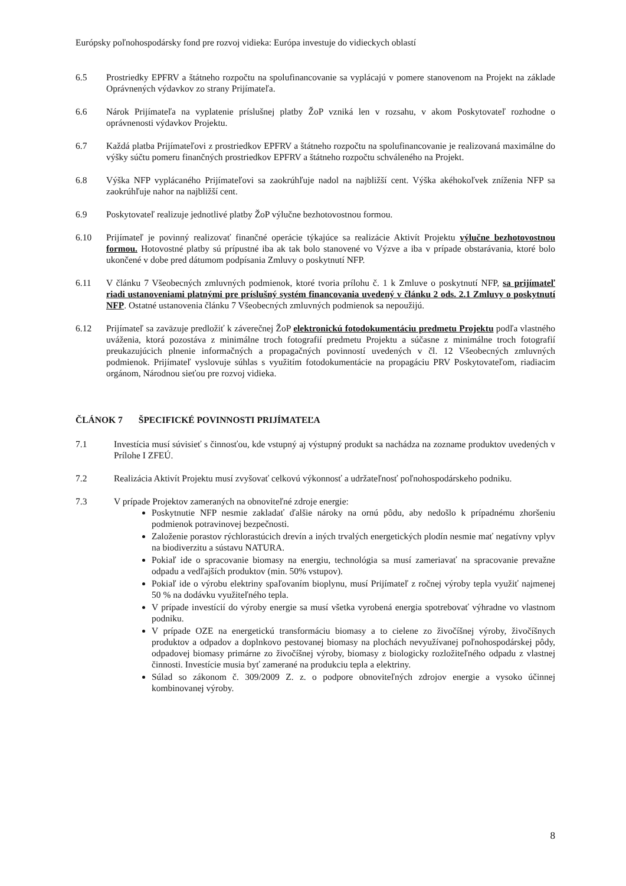Európsky poľnohospodársky fond pre rozvoj vidieka: Európa investuje do vidieckych oblastí
6.5 Prostriedky EPFRV a štátneho rozpočtu na spolufinancovanie sa vyplácajú v pomere stanovenom na Projekt na základe Oprávnených výdavkov zo strany Prijímateľa.
6.6 Nárok Prijímateľa na vyplatenie príslušnej platby ŽoP vzniká len v rozsahu, v akom Poskytovateľ rozhodne o oprávnenosti výdavkov Projektu.
6.7 Každá platba Prijímateľovi z prostriedkov EPFRV a štátneho rozpočtu na spolufinancovanie je realizovaná maximálne do výšky súčtu pomeru finančných prostriedkov EPFRV a štátneho rozpočtu schváleného na Projekt.
6.8 Výška NFP vyplácaného Prijímateľovi sa zaokrúhľuje nadol na najbližší cent. Výška akéhokoľvek zníženia NFP sa zaokrúhľuje nahor na najbližší cent.
6.9 Poskytovateľ realizuje jednotlivé platby ŽoP výlučne bezhotovostnou formou.
6.10 Prijímateľ je povinný realizovať finančné operácie týkajúce sa realizácie Aktivít Projektu výlučne bezhotovostnou formou. Hotovostné platby sú prípustné iba ak tak bolo stanovené vo Výzve a iba v prípade obstarávania, ktoré bolo ukončené v dobe pred dátumom podpísania Zmluvy o poskytnutí NFP.
6.11 V článku 7 Všeobecných zmluvných podmienok, ktoré tvoria prílohu č. 1 k Zmluve o poskytnutí NFP, sa prijímateľ riadi ustanoveniami platnými pre príslušný systém financovania uvedený v článku 2 ods. 2.1 Zmluvy o poskytnutí NFP. Ostatné ustanovenia článku 7 Všeobecných zmluvných podmienok sa nepoužijú.
6.12 Prijímateľ sa zaväzuje predložiť k záverečnej ŽoP elektronickú fotodokumentáciu predmetu Projektu podľa vlastného uváženia, ktorá pozostáva z minimálne troch fotografií predmetu Projektu a súčasne z minimálne troch fotografií preukazujúcich plnenie informačných a propagačných povinností uvedených v čl. 12 Všeobecných zmluvných podmienok. Prijímateľ vyslovuje súhlas s využitím fotodokumentácie na propagáciu PRV Poskytovateľom, riadiacim orgánom, Národnou sieťou pre rozvoj vidieka.
ČLÁNOK 7 ŠPECIFICKÉ POVINNOSTI PRIJÍMATEĽA
7.1 Investícia musí súvisieť s činnosťou, kde vstupný aj výstupný produkt sa nachádza na zozname produktov uvedených v Prílohe I ZFEÚ.
7.2 Realizácia Aktivít Projektu musí zvyšovať celkovú výkonnosť a udržateľnosť poľnohospodárskeho podniku.
7.3 V prípade Projektov zameraných na obnoviteľné zdroje energie:
Poskytnutie NFP nesmie zakladať ďalšie nároky na ornú pôdu, aby nedošlo k prípadnému zhoršeniu podmienok potravinovej bezpečnosti.
Založenie porastov rýchlorastúcich drevín a iných trvalých energetických plodín nesmie mať negatívny vplyv na biodiverzitu a sústavu NATURA.
Pokiaľ ide o spracovanie biomasy na energiu, technológia sa musí zameriavať na spracovanie prevažne odpadu a vedľajších produktov (min. 50% vstupov).
Pokiaľ ide o výrobu elektriny spaľovaním bioplynu, musí Prijímateľ z ročnej výroby tepla využiť najmenej 50 % na dodávku využiteľného tepla.
V prípade investícií do výroby energie sa musí všetka vyrobená energia spotrebovať výhradne vo vlastnom podniku.
V prípade OZE na energetickú transformáciu biomasy a to cielene zo živočíšnej výroby, živočíšnych produktov a odpadov a doplnkovo pestovanej biomasy na plochách nevyužívanej poľnohospodárskej pôdy, odpadovej biomasy primárne zo živočíšnej výroby, biomasy z biologicky rozložiteľného odpadu z vlastnej činnosti. Investície musia byť zamerané na produkciu tepla a elektriny.
Súlad so zákonom č. 309/2009 Z. z. o podpore obnoviteľných zdrojov energie a vysoko účinnej kombinovanej výroby.
8